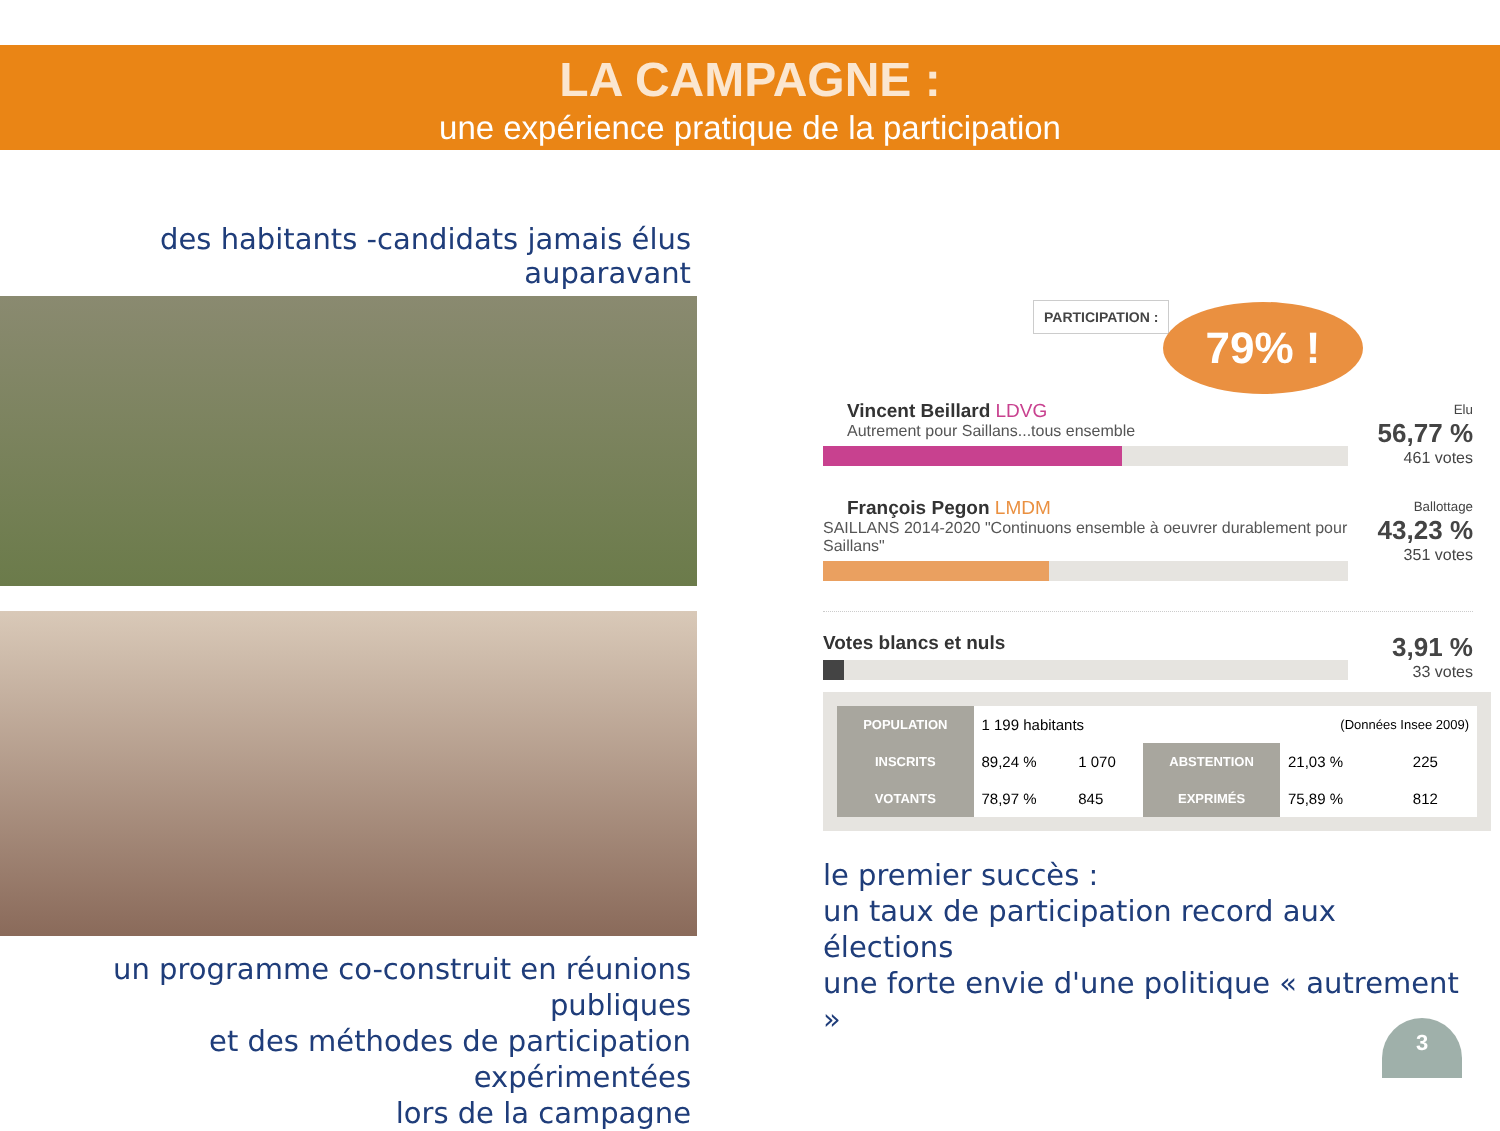LA CAMPAGNE :
une expérience pratique de la participation
des habitants -candidats jamais élus auparavant
un programme co-construit en réunions publiques
et des méthodes de participation expérimentées
lors de la campagne
PARTICIPATION :
79% !
Vincent Beillard LDVG
Autrement pour Saillans...tous ensemble
Elu
56,77 %
461 votes
François Pegon LMDM
SAILLANS 2014-2020 "Continuons ensemble à oeuvrer durablement pour Saillans"
Ballottage
43,23 %
351 votes
Votes blancs et nuls
3,91 %
33 votes
| POPULATION | 1 199 habitants | | | (Données Insee 2009) | |
| INSCRITS | 89,24 % | 1 070 | ABSTENTION | 21,03 % | 225 |
| VOTANTS | 78,97 % | 845 | EXPRIMÉS | 75,89 % | 812 |
le premier succès :
un taux de participation record aux élections
une forte envie d'une politique « autrement »
3